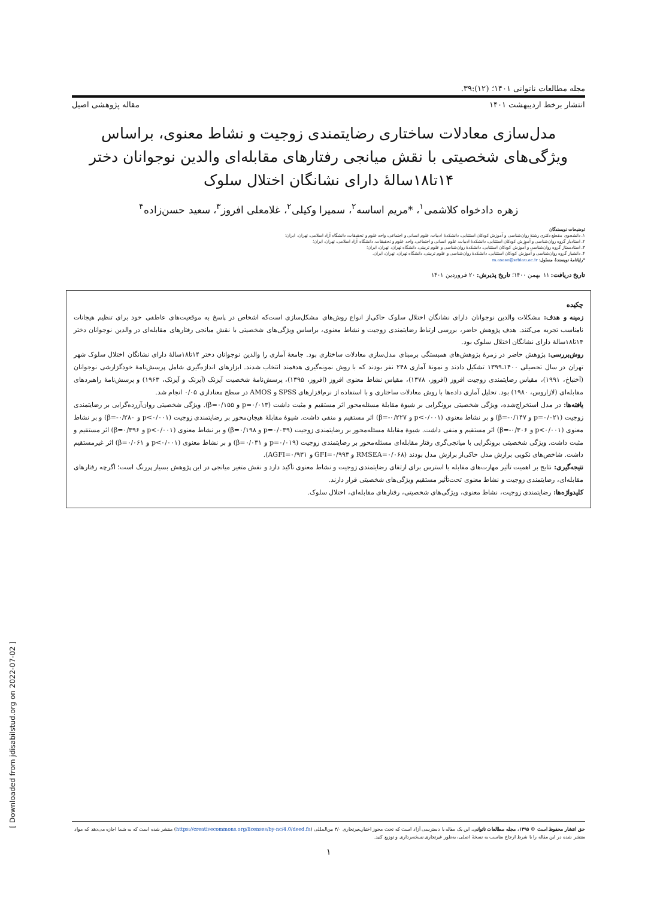[ Downloaded from jdisabilstud.org on 2022-07-02 ]
مجله مطالعات ناتوانی ۱۴۰۱؛ (۱۲):۳۹.
انتشار برخط اردیبهشت ۱۴۰۱ مقاله پژوهشی اصیل
مدل‌سازی معادلات ساختاری رضایتمندی زوجیت و نشاط معنوی، براساس ویژگی‌های شخصیتی با نقش میانجی رفتارهای مقابله‌ای والدین نوجوانان دختر ۱۴تا۱۸سالهٔ دارای نشانگان اختلال سلوک
زهره دادخواه کلاشمی<sup>۱</sup>، *مریم اساسه<sup>۲</sup>، سمیرا وکیلی<sup>۲</sup>، غلامعلی افروز<sup>۳</sup>، سعید حسن‌زاده<sup>۴</sup>
توضیحات نویسندگان
۱. دانشجوی مقطع دکتری رشتهٔ روان‌شناسی و آموزش کودکان استثنایی، دانشکدهٔ ادبیات، علوم انسانی و اجتماعی، واحد علوم و تحقیقات، دانشگاه آزاد اسلامی، تهران، ایران؛
۲. استادیار گروه روان‌شناسی و آموزش کودکان استثنایی، دانشکدهٔ ادبیات، علوم انسانی و اجتماعی، واحد علوم و تحقیقات، دانشگاه آزاد اسلامی، تهران، ایران؛
۳. استادممتاز گروه روان‌شناسی و آموزش کودکان استثنایی، دانشکدهٔ روان‌شناسی و علوم تربیتی، دانشگاه تهران، تهران، ایران؛
۴. دانشیار گروه روان‌شناسی و آموزش کودکان استثنایی، دانشکدهٔ روان‌شناسی و علوم تربیتی، دانشگاه تهران، تهران، ایران.
*رایانامهٔ نویسندهٔ مسئول: m.asase@srbiau.ac.ir
تاریخ دریافت: ۱۱ بهمن ۱۴۰۰؛ تاریخ پذیرش: ۲۰ فروردین ۱۴۰۱
چکیده
زمینه و هدف: مشکلات والدین نوجوانان دارای نشانگان اختلال سلوک حاکی‌از انواع روش‌های مشکل‌سازی است‌که اشخاص در پاسخ به موقعیت‌های عاطفی خود برای تنظیم هیجانات نامناسب تجربه می‌کنند. هدف پژوهش حاضر، بررسی ارتباط رضایتمندی زوجیت و نشاط معنوی، براساس ویژگی‌های شخصیتی با نقش میانجی رفتارهای مقابله‌ای در والدین نوجوانان دختر ۱۴تا۱۸سالهٔ دارای نشانگان اختلال سلوک بود.
روش‌بررسی: پژوهش حاضر در زمرهٔ پژوهش‌های همبستگی برمبنای مدل‌سازی معادلات ساختاری بود. جامعهٔ آماری را والدین نوجوانان دختر ۱۴تا۱۸سالهٔ دارای نشانگان اختلال سلوک شهر تهران در سال تحصیلی ۱۴۰۰ـ۱۳۹۹ تشکیل دادند و نمونهٔ آماری ۲۴۸ نفر بودند که با روش نمونه‌گیری هدفمند انتخاب شدند. ابزارهای اندازه‌گیری شامل پرسش‌نامهٔ خودگزارشی نوجوانان (آخنباخ، ۱۹۹۱)، مقیاس رضایتمندی زوجیت افروز (افروز، ۱۳۷۸)، مقیاس نشاط معنوی افروز (افروز، ۱۳۹۵)، پرسش‌نامهٔ شخصیت آیزنک (آیزنک و آیزنک، ۱۹۶۳) و پرسش‌نامهٔ راهبردهای مقابله‌ای (لازاروس، ۱۹۸۰) بود. تحلیل آماری داده‌ها با روش معادلات ساختاری و با استفاده از نرم‌افزارهای SPSS و AMOS در سطح معناداری ۰/۰۵ انجام شد.
یافته‌ها: در مدل استخراج‌شده، ویژگی شخصیتی برونگرایی بر شیوهٔ مقابلهٔ مسئله‌محور اثر مستقیم و مثبت داشت (p=۰/۰۱۳ و β=۰/۱۵۵). ویژگی شخصیتی روان‌آزرده‌گرایی بر رضایتمندی زوجیت (p=۰/۰۲۱ و β=-۰/۱۴۷) و بر نشاط معنوی (p<۰/۰۰۱ و β=-۰/۲۲۷) اثر مستقیم و منفی داشت. شیوهٔ مقابلهٔ هیجان‌محور بر رضایتمندی زوجیت (p<۰/۰۰۱ و β=-۰/۲۸۰) و بر نشاط معنوی (p<۰/۰۰۱ و β=-۰/۳۰۶) اثر مستقیم و منفی داشت. شیوهٔ مقابلهٔ مسئله‌محور بر رضایتمندی زوجیت (p=۰/۰۳۹ و β=۰/۱۹۸) و بر نشاط معنوی (p<۰/۰۰۱ و β=۰/۳۹۶) اثر مستقیم و مثبت داشت. ویژگی شخصیتی برونگرایی با میانجی‌گری رفتار مقابله‌ای مسئله‌محور بر رضایتمندی زوجیت (p=۰/۰۱۹ و β=۰/۰۳۱) و بر نشاط معنوی (p<۰/۰۰۱ و β=۰/۰۶۱) اثر غیرمستقیم داشت. شاخص‌های نکویی برازش مدل حاکی‌از برازش مدل بودند (RMSEA=۰/۰۶۸ و GFI=۰/۹۹۳ و AGFI=۰/۹۳۱).
نتیجه‌گیری: نتایج بر اهمیت تأثیر مهارت‌های مقابله با استرس برای ارتقای رضایتمندی زوجیت و نشاط معنوی تأکید دارد و نقش متغیر میانجی در این پژوهش بسیار پررنگ است؛ اگرچه رفتارهای مقابله‌ای، رضایتمندی زوجیت و نشاط معنوی تحت‌تأثیر مستقیم ویژگی‌های شخصیتی قرار دارند.
کلیدواژه‌ها: رضایتمندی زوجیت، نشاط معنوی، ویژگی‌های شخصیتی، رفتارهای مقابله‌ای، اختلال سلوک.
حق انتشار محفوظ است © ۱۳۹۵، مجله مطالعات ناتوانی. این یک مقاله با دسترسی آزاد است که تحت مجوز اختیارـغیرتجاری ۴/۰ بین‌المللی (https://creativecommons.org/licenses/by-nc/4.0/deed.fa) منتشر شده است که به شما اجازه می‌دهد که مواد منتشر شده در این مقاله را با شرط ارجاع مناسب به نسخهٔ اصلی، به‌طور غیرتجاری نسخه‌برداری و توزیع کنید.
۱